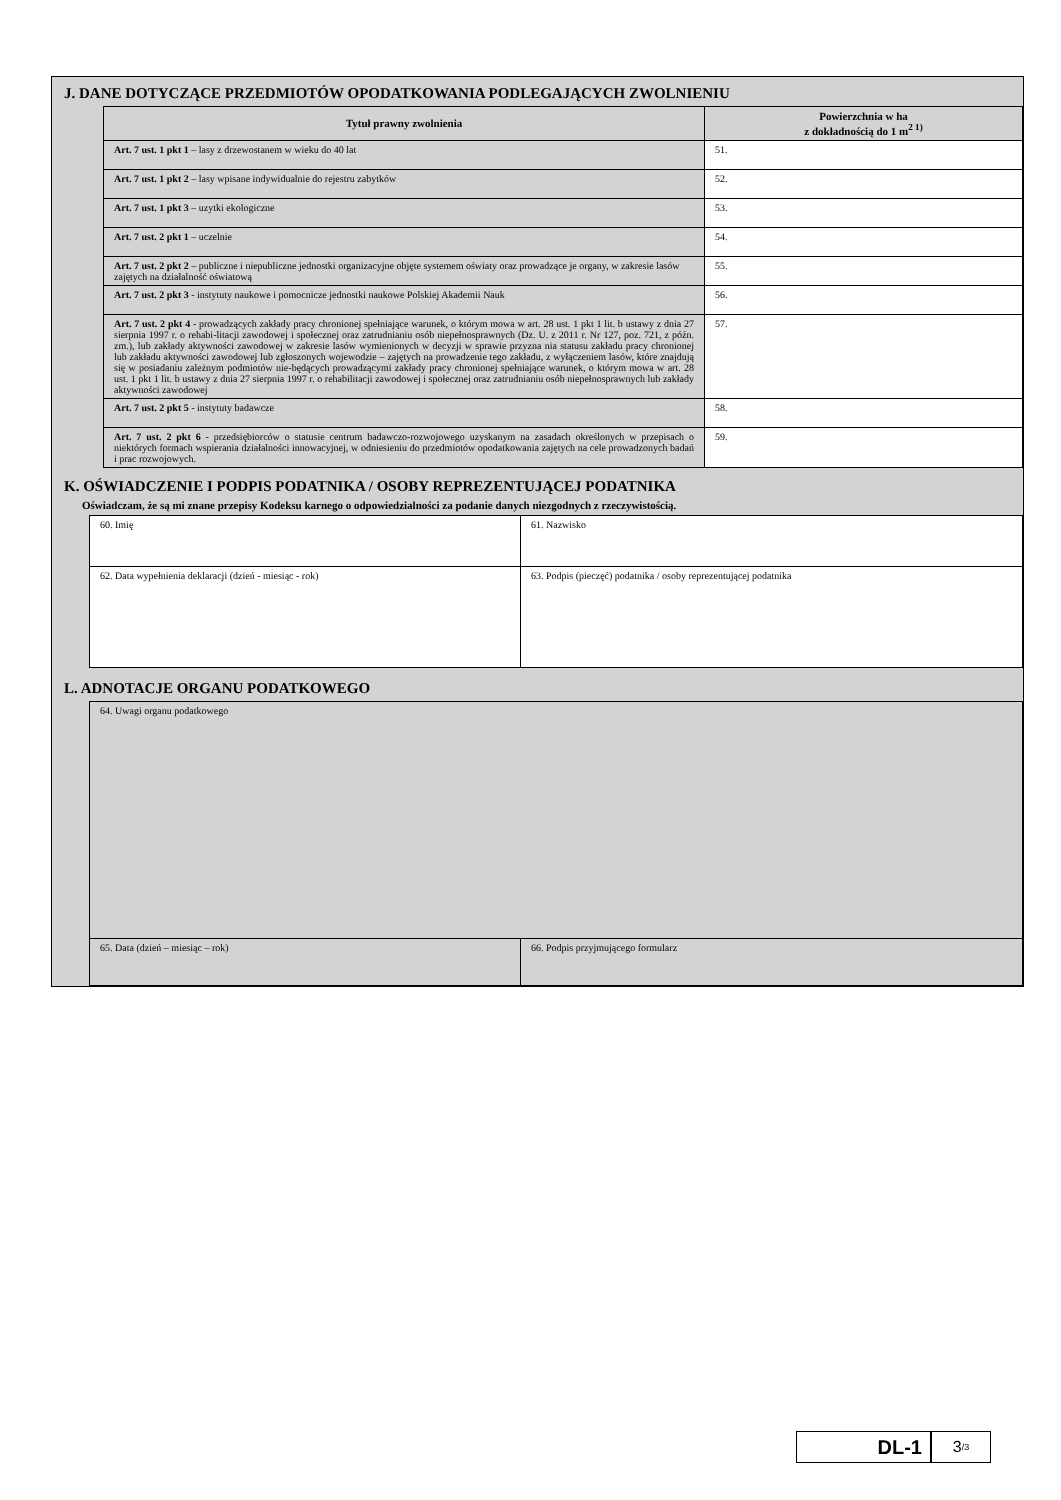J. DANE DOTYCZĄCE PRZEDMIOTÓW OPODATKOWANIA PODLEGAJĄCYCH ZWOLNIENIU
| Tytuł prawny zwolnienia | Powierzchnia w ha z dokładnością do 1 m<sup>2 1)</sup> |
| --- | --- |
| Art. 7 ust. 1 pkt 1 – lasy z drzewostanem w wieku do 40 lat | 51. |
| Art. 7 ust. 1 pkt 2 – lasy wpisane indywidualnie do rejestru zabytków | 52. |
| Art. 7 ust. 1 pkt 3 – uzytki ekologiczne | 53. |
| Art. 7 ust. 2 pkt 1 – uczelnie | 54. |
| Art. 7 ust. 2 pkt 2 – publiczne i niepubliczne jednostki organizacyjne objęte systemem oświaty oraz prowadzące je organy, w zakresie lasów zajętych na działalność oświatową | 55. |
| Art. 7 ust. 2 pkt 3 - instytuty naukowe i pomocnicze jednostki naukowe Polskiej Akademii Nauk | 56. |
| Art. 7 ust. 2 pkt 4 - prowadzących zakłady pracy chronionej spełniające warunek, o którym mowa w art. 28 ust. 1 pkt 1 lit. b ustawy z dnia 27 sierpnia 1997 r. o rehabi-litacji zawodowej i społecznej oraz zatrudnianiu osób niepełnosprawnych (Dz. U. z 2011 r. Nr 127, poz. 721, z późn. zm.), lub zakłady aktywności zawodowej w zakresie lasów wymienionych w decyzji w sprawie przyzna nia statusu zakładu pracy chronionej lub zakładu aktywności zawodowej lub zgłoszonych wojewodzie – zajętych na prowadzenie tego zakładu, z wyłączeniem lasów, które znajdują się w posiadaniu zależnym podmiotów nie-będących prowadzącymi zakłady pracy chronionej spełniające warunek, o którym mowa w art. 28 ust. 1 pkt 1 lit. b ustawy z dnia 27 sierpnia 1997 r. o rehabilitacji zawodowej i społecznej oraz zatrudnianiu osób niepełnosprawnych lub zakłady aktywności zawodowej | 57. |
| Art. 7 ust. 2 pkt 5 - instytuty badawcze | 58. |
| Art. 7 ust. 2 pkt 6 - przedsiębiorców o statusie centrum badawczo-rozwojowego uzyskanym na zasadach określonych w przepisach o niektórych formach wspierania działalności innowacyjnej, w odniesieniu do przedmiotów opodatkowania zajętych na cele prowadzonych badań i prac rozwojowych. | 59. |
K. OŚWIADCZENIE I PODPIS PODATNIKA / OSOBY REPREZENTUJĄCEJ PODATNIKA
Oświadczam, że są mi znane przepisy Kodeksu karnego o odpowiedzialności za podanie danych niezgodnych z rzeczywistością.
| 60. Imię | 61. Nazwisko |
| 62. Data wypełnienia deklaracji (dzień - miesiąc - rok) | 63. Podpis (pieczęć) podatnika / osoby reprezentującej podatnika |
L. ADNOTACJE ORGANU PODATKOWEGO
| 64. Uwagi organu podatkowego | |
| 65. Data (dzień – miesiąc – rok) | 66. Podpis przyjmującego formularz |
DL-1
3 /3